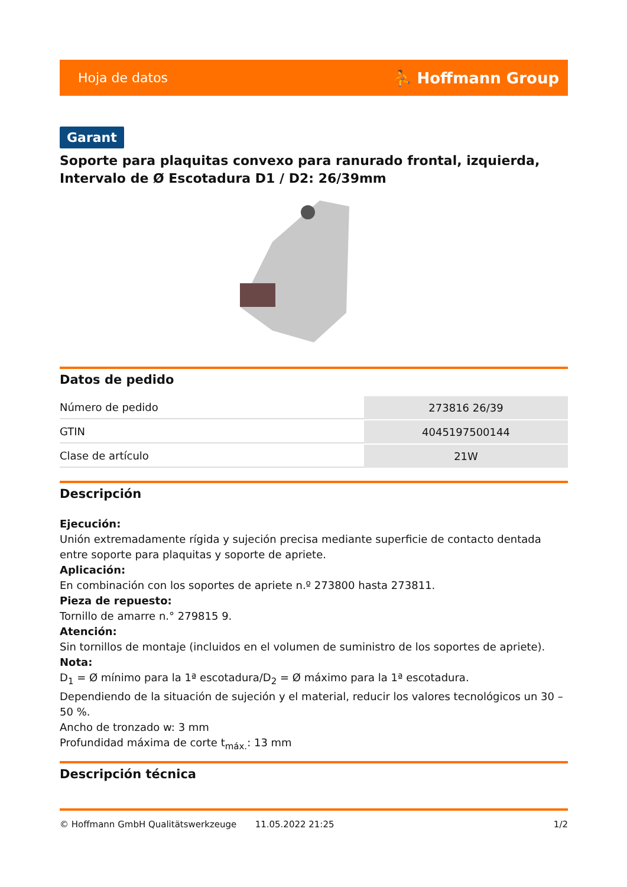Hoja de datos ⛹ Hoffmann Group
Garant
Soporte para plaquitas convexo para ranurado frontal, izquierda, Intervalo de Ø Escotadura D1 / D2: 26/39mm
Datos de pedido
| Número de pedido | 273816 26/39 |
| GTIN | 4045197500144 |
| Clase de artículo | 21W |
Descripción
Ejecución:
Unión extremadamente rígida y sujeción precisa mediante superficie de contacto dentada entre soporte para plaquitas y soporte de apriete.
Aplicación:
En combinación con los soportes de apriete n.º 273800 hasta 273811.
Pieza de repuesto:
Tornillo de amarre n.° 279815 9.
Atención:
Sin tornillos de montaje (incluidos en el volumen de suministro de los soportes de apriete).
Nota:
D<sub>1</sub> = Ø mínimo para la 1ª escotadura/D<sub>2</sub> = Ø máximo para la 1ª escotadura.
Dependiendo de la situación de sujeción y el material, reducir los valores tecnológicos un 30 – 50 %.
Ancho de tronzado w: 3 mm
Profundidad máxima de corte t<sub>máx.</sub>: 13 mm
Descripción técnica
© Hoffmann GmbH Qualitätswerkzeuge 11.05.2022 21:25 1/2